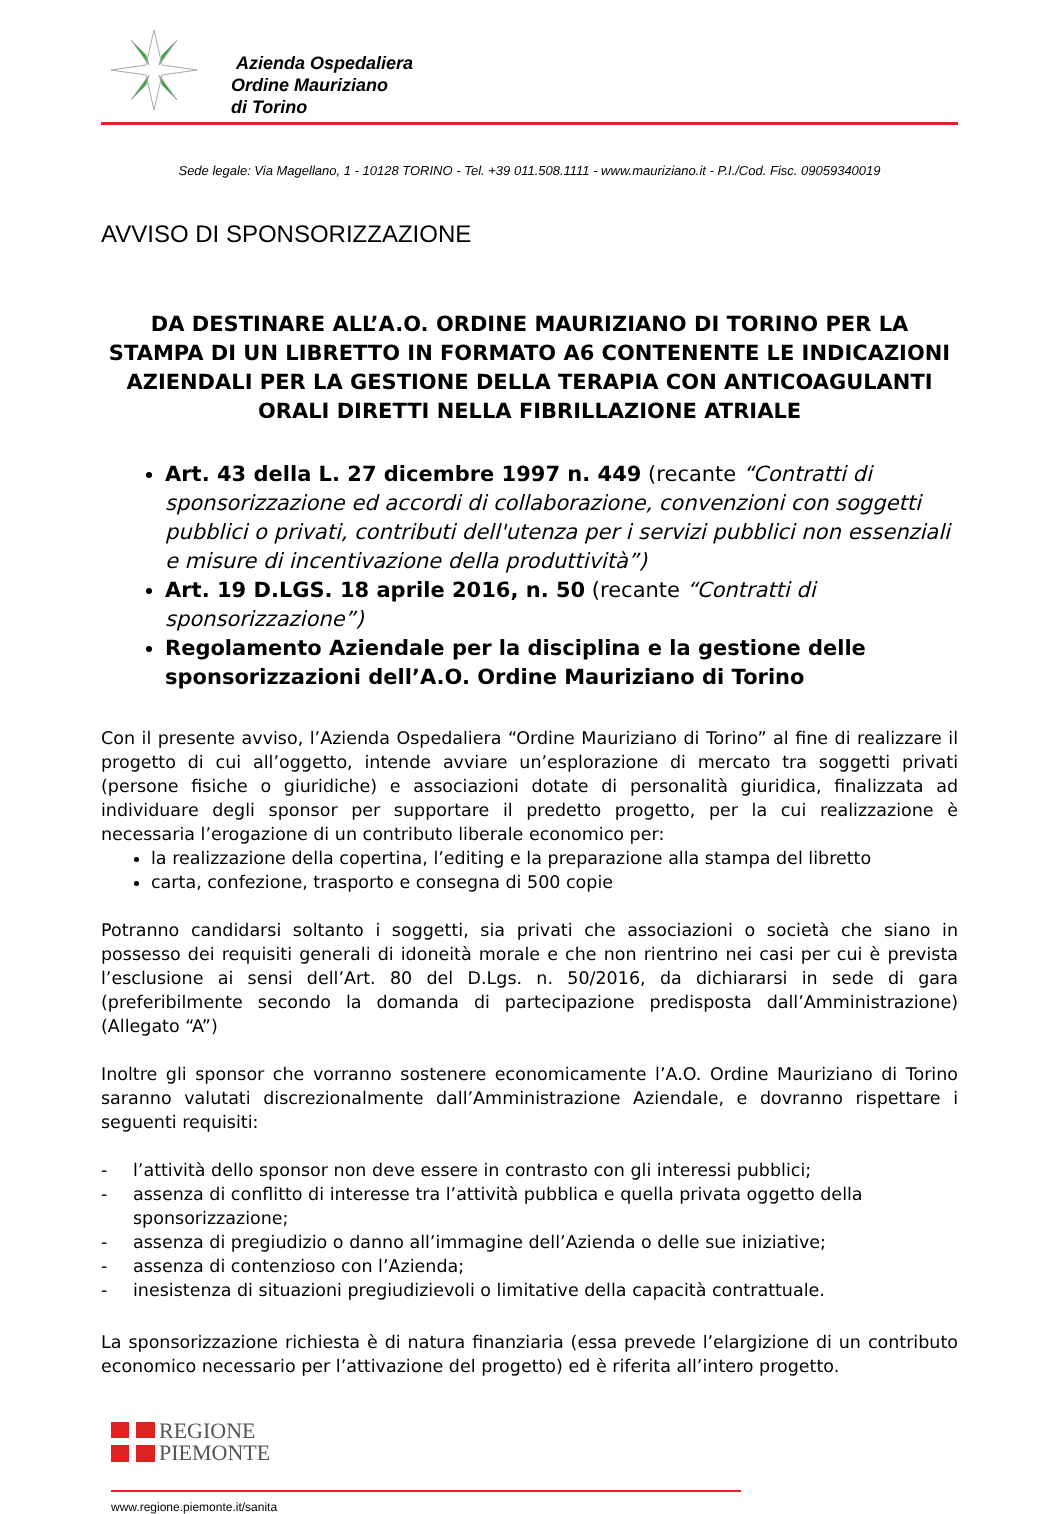Azienda Ospedaliera
Ordine Mauriziano
di Torino
Sede legale: Via Magellano, 1 - 10128 TORINO - Tel. +39 011.508.1111 - www.mauriziano.it - P.I./Cod. Fisc. 09059340019
AVVISO DI SPONSORIZZAZIONE
DA DESTINARE ALL’A.O. ORDINE MAURIZIANO DI TORINO PER LA STAMPA DI UN LIBRETTO IN FORMATO A6 CONTENENTE LE INDICAZIONI AZIENDALI PER LA GESTIONE DELLA TERAPIA CON ANTICOAGULANTI ORALI DIRETTI NELLA FIBRILLAZIONE ATRIALE
Art. 43 della L. 27 dicembre 1997 n. 449 (recante “Contratti di sponsorizzazione ed accordi di collaborazione, convenzioni con soggetti pubblici o privati, contributi dell'utenza per i servizi pubblici non essenziali e misure di incentivazione della produttività”)
Art. 19 D.LGS. 18 aprile 2016, n. 50 (recante “Contratti di sponsorizzazione”)
Regolamento Aziendale per la disciplina e la gestione delle sponsorizzazioni dell’A.O. Ordine Mauriziano di Torino
Con il presente avviso, l’Azienda Ospedaliera “Ordine Mauriziano di Torino” al fine di realizzare il progetto di cui all’oggetto, intende avviare un’esplorazione di mercato tra soggetti privati (persone fisiche o giuridiche) e associazioni dotate di personalità giuridica, finalizzata ad individuare degli sponsor per supportare il predetto progetto, per la cui realizzazione è necessaria l’erogazione di un contributo liberale economico per:
la realizzazione della copertina, l’editing e la preparazione alla stampa del libretto
carta, confezione, trasporto e consegna di 500 copie
Potranno candidarsi soltanto i soggetti, sia privati che associazioni o società che siano in possesso dei requisiti generali di idoneità morale e che non rientrino nei casi per cui è prevista l’esclusione ai sensi dell’Art. 80 del D.Lgs. n. 50/2016, da dichiararsi in sede di gara (preferibilmente secondo la domanda di partecipazione predisposta dall’Amministrazione) (Allegato “A”)
Inoltre gli sponsor che vorranno sostenere economicamente l’A.O. Ordine Mauriziano di Torino saranno valutati discrezionalmente dall’Amministrazione Aziendale, e dovranno rispettare i seguenti requisiti:
- l’attività dello sponsor non deve essere in contrasto con gli interessi pubblici;
- assenza di conflitto di interesse tra l’attività pubblica e quella privata oggetto della sponsorizzazione;
- assenza di pregiudizio o danno all’immagine dell’Azienda o delle sue iniziative;
- assenza di contenzioso con l’Azienda;
- inesistenza di situazioni pregiudizievoli o limitative della capacità contrattuale.
La sponsorizzazione richiesta è di natura finanziaria (essa prevede l’elargizione di un contributo economico necessario per l’attivazione del progetto) ed è riferita all’intero progetto.
REGIONE
PIEMONTE
www.regione.piemonte.it/sanita